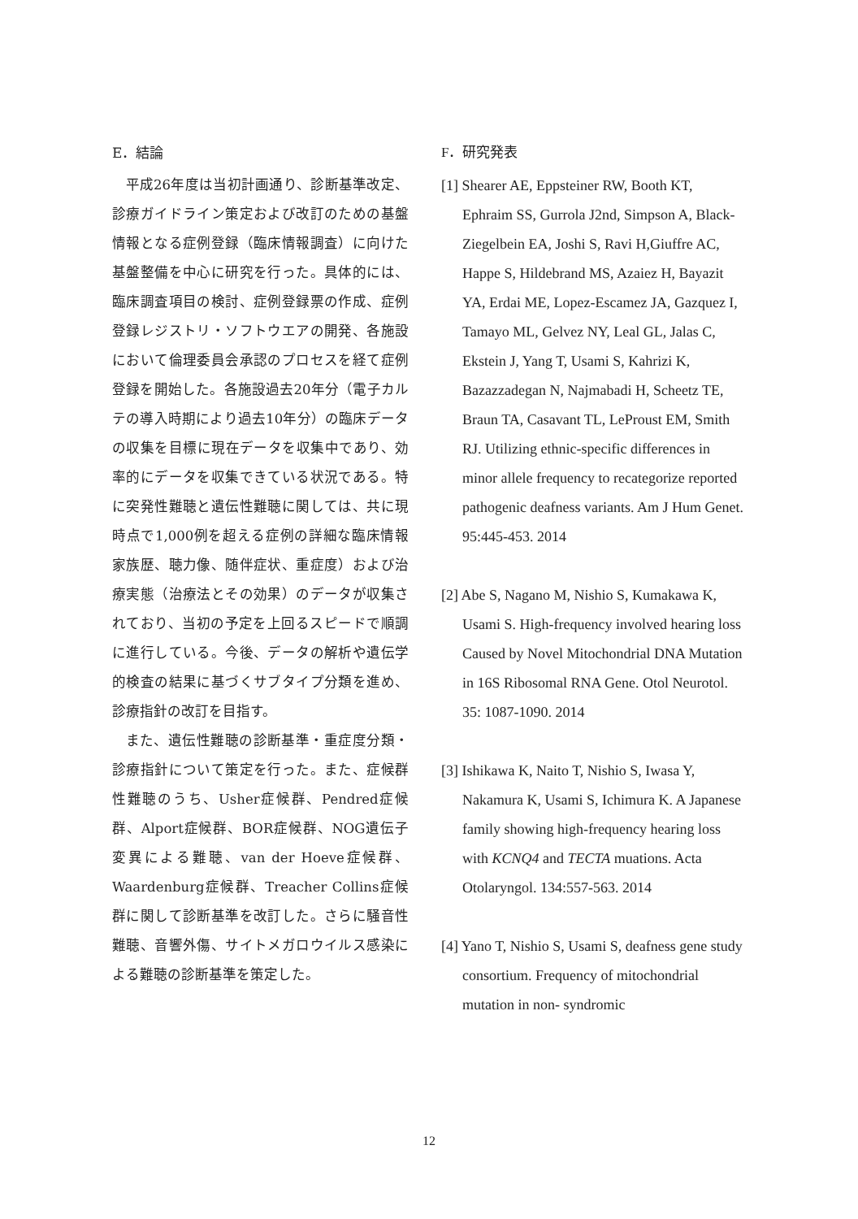E．結論
平成26年度は当初計画通り、診断基準改定、診療ガイドライン策定および改訂のための基盤情報となる症例登録（臨床情報調査）に向けた基盤整備を中心に研究を行った。具体的には、臨床調査項目の検討、症例登録票の作成、症例登録レジストリ・ソフトウエアの開発、各施設において倫理委員会承認のプロセスを経て症例登録を開始した。各施設過去20年分（電子カルテの導入時期により過去10年分）の臨床データの収集を目標に現在データを収集中であり、効率的にデータを収集できている状況である。特に突発性難聴と遺伝性難聴に関しては、共に現時点で1,000例を超える症例の詳細な臨床情報家族歴、聴力像、随伴症状、重症度）および治療実態（治療法とその効果）のデータが収集されており、当初の予定を上回るスピードで順調に進行している。今後、データの解析や遺伝学的検査の結果に基づくサブタイプ分類を進め、診療指針の改訂を目指す。
また、遺伝性難聴の診断基準・重症度分類・診療指針について策定を行った。また、症候群性難聴のうち、Usher症候群、Pendred症候群、Alport症候群、BOR症候群、NOG遺伝子変異による難聴、van der Hoeve症候群、Waardenburg症候群、Treacher Collins症候群に関して診断基準を改訂した。さらに騒音性難聴、音響外傷、サイトメガロウイルス感染による難聴の診断基準を策定した。
F．研究発表
[1] Shearer AE, Eppsteiner RW, Booth KT, Ephraim SS, Gurrola J2nd, Simpson A, Black-Ziegelbein EA, Joshi S, Ravi H,Giuffre AC, Happe S, Hildebrand MS, Azaiez H, Bayazit YA, Erdai ME, Lopez-Escamez JA, Gazquez I, Tamayo ML, Gelvez NY, Leal GL, Jalas C, Ekstein J, Yang T, Usami S, Kahrizi K, Bazazzadegan N, Najmabadi H, Scheetz TE, Braun TA, Casavant TL, LeProust EM, Smith RJ. Utilizing ethnic-specific differences in minor allele frequency to recategorize reported pathogenic deafness variants. Am J Hum Genet. 95:445-453. 2014
[2] Abe S, Nagano M, Nishio S, Kumakawa K, Usami S. High-frequency involved hearing loss Caused by Novel Mitochondrial DNA Mutation in 16S Ribosomal RNA Gene. Otol Neurotol. 35: 1087-1090. 2014
[3] Ishikawa K, Naito T, Nishio S, Iwasa Y, Nakamura K, Usami S, Ichimura K. A Japanese family showing high-frequency hearing loss with KCNQ4 and TECTA muations. Acta Otolaryngol. 134:557-563. 2014
[4] Yano T, Nishio S, Usami S, deafness gene study consortium. Frequency of mitochondrial mutation in non- syndromic
12